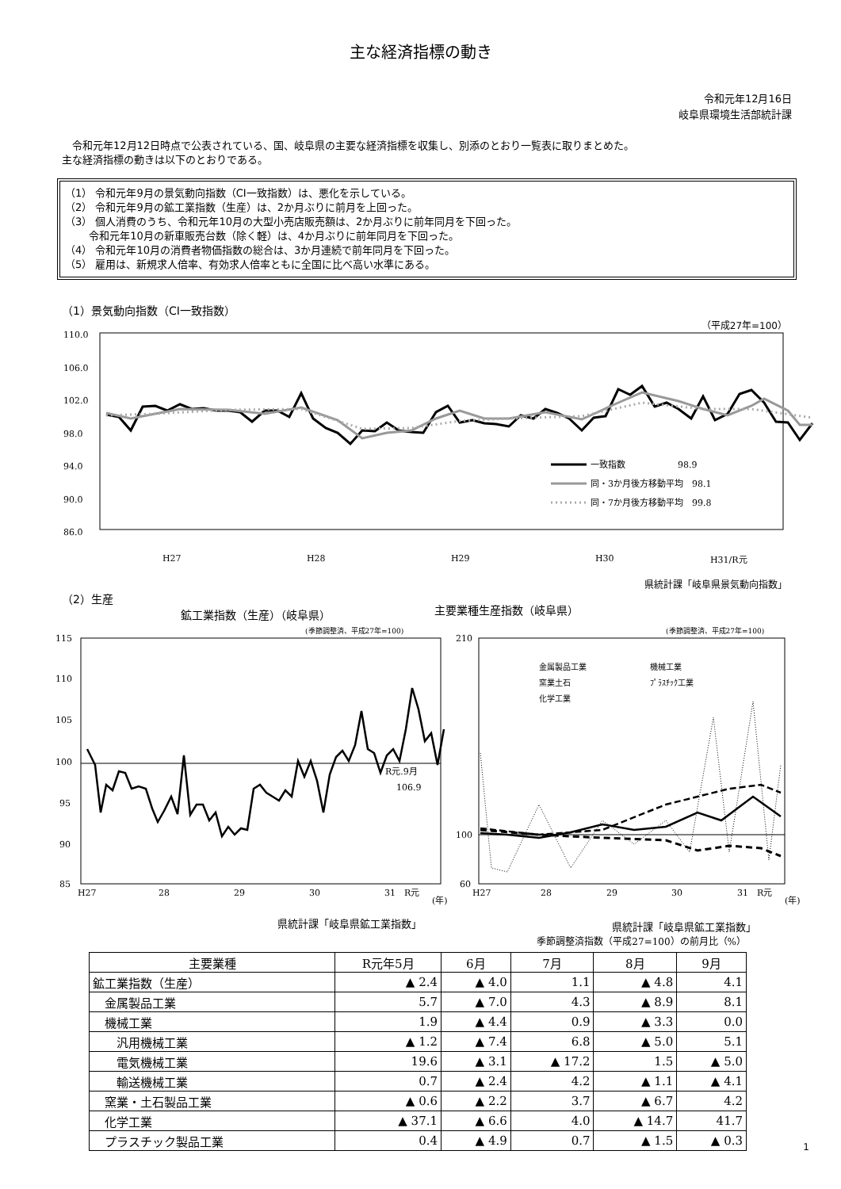主な経済指標の動き
令和元年12月16日
岐阜県環境生活部統計課
　令和元年12月12日時点で公表されている、国、岐阜県の主要な経済指標を収集し、別添のとおり一覧表に取りまとめた。
主な経済指標の動きは以下のとおりである。
（1） 令和元年9月の景気動向指数（CI一致指数）は、悪化を示している。
（2） 令和元年9月の鉱工業指数（生産）は、2か月ぶりに前月を上回った。
（3） 個人消費のうち、令和元年10月の大型小売店販売額は、2か月ぶりに前年同月を下回った。
　　 令和元年10月の新車販売台数（除く軽）は、4か月ぶりに前年同月を下回った。
（4） 令和元年10月の消費者物価指数の総合は、3か月連続で前年同月を下回った。
（5） 雇用は、新規求人倍率、有効求人倍率ともに全国に比べ高い水準にある。
（1）景気動向指数（CI一致指数）
（平成27年=100）
110.0
106.0
102.0
98.0
94.0
90.0
86.0
H27
H28
H29
H30
H31/R元
一致指数　　　　　　98.9
同・3か月後方移動平均　98.1
同・7か月後方移動平均　99.8
県統計課「岐阜県景気動向指数」
（2）生産
鉱工業指数（生産）（岐阜県）
主要業種生産指数（岐阜県）
115
110
105
100
95
90
85
H27
28
29
30
31
R元
(年)
R元.9月
106.9
(季節調整済、平成27年=100)
210
100
60
H27
28
29
30
31
R元
(年)
(季節調整済、平成27年=100)
金属製品工業
機械工業
窯業土石
ﾌﾟﾗｽﾁｯｸ工業
化学工業
県統計課「岐阜県鉱工業指数」
県統計課「岐阜県鉱工業指数」
季節調整済指数（平成27=100）の前月比（%）
| 主要業種 | R元年5月 | 6月 | 7月 | 8月 | 9月 |
| --- | --- | --- | --- | --- | --- |
| 鉱工業指数（生産） | ▲ 2.4 | ▲ 4.0 | 1.1 | ▲ 4.8 | 4.1 |
| 金属製品工業 | 5.7 | ▲ 7.0 | 4.3 | ▲ 8.9 | 8.1 |
| 機械工業 | 1.9 | ▲ 4.4 | 0.9 | ▲ 3.3 | 0.0 |
| 汎用機械工業 | ▲ 1.2 | ▲ 7.4 | 6.8 | ▲ 5.0 | 5.1 |
| 電気機械工業 | 19.6 | ▲ 3.1 | ▲ 17.2 | 1.5 | ▲ 5.0 |
| 輸送機械工業 | 0.7 | ▲ 2.4 | 4.2 | ▲ 1.1 | ▲ 4.1 |
| 窯業・土石製品工業 | ▲ 0.6 | ▲ 2.2 | 3.7 | ▲ 6.7 | 4.2 |
| 化学工業 | ▲ 37.1 | ▲ 6.6 | 4.0 | ▲ 14.7 | 41.7 |
| プラスチック製品工業 | 0.4 | ▲ 4.9 | 0.7 | ▲ 1.5 | ▲ 0.3 |
1